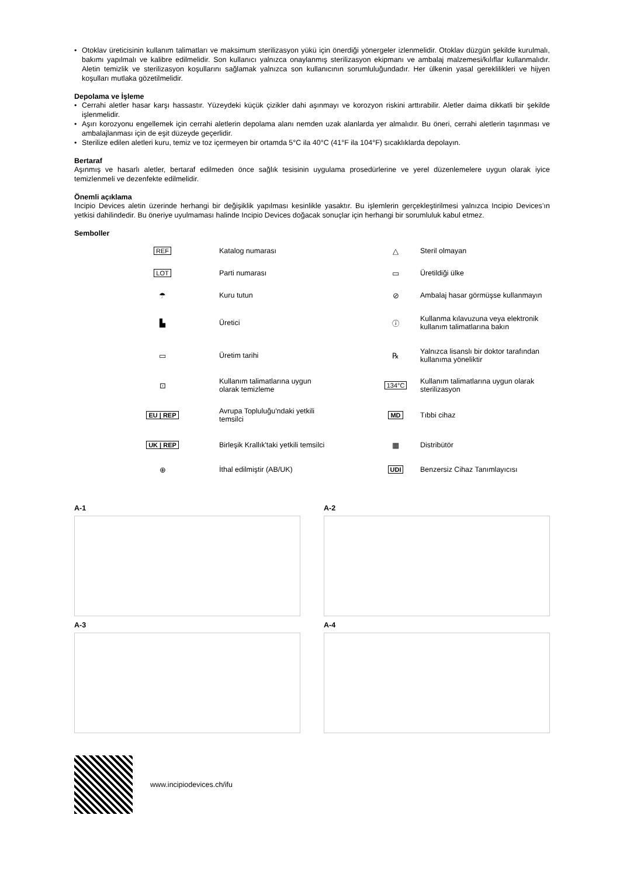• Otoklav üreticisinin kullanım talimatları ve maksimum sterilizasyon yükü için önerdiği yönergeler izlenmelidir. Otoklav düzgün şekilde kurulmalı, bakımı yapılmalı ve kalibre edilmelidir. Son kullanıcı yalnızca onaylanmış sterilizasyon ekipmanı ve ambalaj malzemesi/kılıflar kullanmalıdır. Aletin temizlik ve sterilizasyon koşullarını sağlamak yalnızca son kullanıcının sorumluluğundadır. Her ülkenin yasal gereklilikleri ve hijyen koşulları mutlaka gözetilmelidir.
Depolama ve İşleme
• Cerrahi aletler hasar karşı hassastır. Yüzeydeki küçük çizikler dahi aşınmayı ve korozyon riskini arttırabilir. Aletler daima dikkatli bir şekilde işlenmelidir.
• Aşırı korozyonu engellemek için cerrahi aletlerin depolama alanı nemden uzak alanlarda yer almalıdır. Bu öneri, cerrahi aletlerin taşınması ve ambalajlanması için de eşit düzeyde geçerlidir.
• Sterilize edilen aletleri kuru, temiz ve toz içermeyen bir ortamda 5°C ila 40°C (41°F ila 104°F) sıcaklıklarda depolayın.
Bertaraf
Aşınmış ve hasarlı aletler, bertaraf edilmeden önce sağlık tesisinin uygulama prosedürlerine ve yerel düzenlemelere uygun olarak iyice temizlenmeli ve dezenfekte edilmelidir.
Önemli açıklama
Incipio Devices aletin üzerinde herhangi bir değişiklik yapılması kesinlikle yasaktır. Bu işlemlerin gerçekleştirilmesi yalnızca Incipio Devices’ın yetkisi dahilindedir. Bu öneriye uyulmaması halinde Incipio Devices doğacak sonuçlar için herhangi bir sorumluluk kabul etmez.
Semboller
| REF | Katalog numarası | △ | Steril olmayan |
| LOT | Parti numarası | ▭ | Üretildiği ülke |
| ☂ | Kuru tutun | ⊘ | Ambalaj hasar görmüşse kullanmayın |
| ▙ | Üretici | ⓘ | Kullanma kılavuzuna veya elektronik kullanım talimatlarına bakın |
| ▭ | Üretim tarihi | ℞ | Yalnızca lisanslı bir doktor tarafından kullanıma yöneliktir |
| ⊡ | Kullanım talimatlarına uygun olarak temizleme | 134°C | Kullanım talimatlarına uygun olarak sterilizasyon |
| EU / REP | Avrupa Topluluğu'ndaki yetkili temsilci | MD | Tıbbi cihaz |
| UK / REP | Birleşik Krallık'taki yetkili temsilci | ▦ | Distribütör |
| ⊕ | İthal edilmiştir (AB/UK) | UDI | Benzersiz Cihaz Tanımlayıcısı |
A-1
A-2
A-3
A-4
www.incipiodevices.ch/ifu